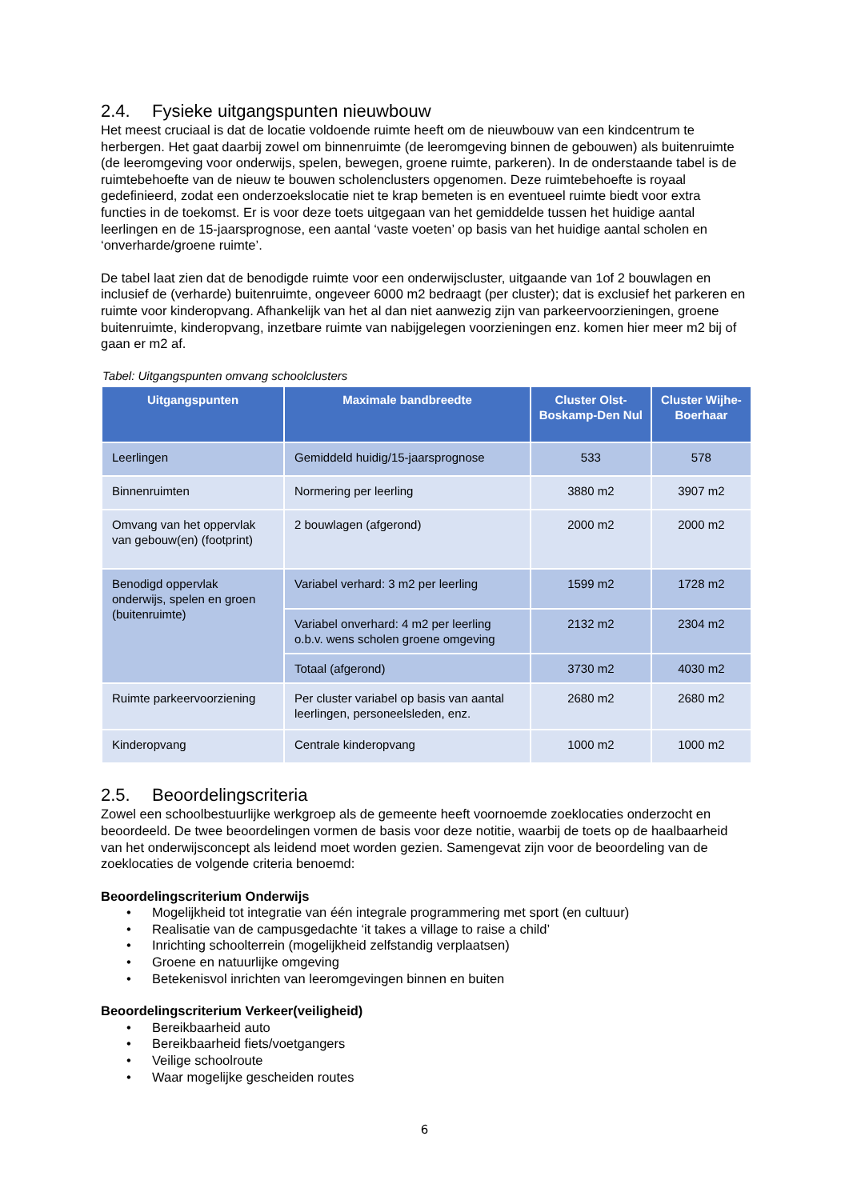2.4. Fysieke uitgangspunten nieuwbouw
Het meest cruciaal is dat de locatie voldoende ruimte heeft om de nieuwbouw van een kindcentrum te herbergen. Het gaat daarbij zowel om binnenruimte (de leeromgeving binnen de gebouwen) als buitenruimte (de leeromgeving voor onderwijs, spelen, bewegen, groene ruimte, parkeren). In de onderstaande tabel is de ruimtebehoefte van de nieuw te bouwen scholenclusters opgenomen. Deze ruimtebehoefte is royaal gedefinieerd, zodat een onderzoekslocatie niet te krap bemeten is en eventueel ruimte biedt voor extra functies in de toekomst. Er is voor deze toets uitgegaan van het gemiddelde tussen het huidige aantal leerlingen en de 15-jaarsprognose, een aantal ‘vaste voeten’ op basis van het huidige aantal scholen en ‘onverharde/groene ruimte’.
De tabel laat zien dat de benodigde ruimte voor een onderwijscluster, uitgaande van 1of 2 bouwlagen en inclusief de (verharde) buitenruimte, ongeveer 6000 m2 bedraagt (per cluster); dat is exclusief het parkeren en ruimte voor kinderopvang. Afhankelijk van het al dan niet aanwezig zijn van parkeervoorzieningen, groene buitenruimte, kinderopvang, inzetbare ruimte van nabijgelegen voorzieningen enz. komen hier meer m2 bij of gaan er m2 af.
Tabel: Uitgangspunten omvang schoolclusters
| Uitgangspunten | Maximale bandbreedte | Cluster Olst-Boskamp-Den Nul | Cluster Wijhe-Boerhaar |
| --- | --- | --- | --- |
| Leerlingen | Gemiddeld huidig/15-jaarsprognose | 533 | 578 |
| Binnenruimten | Normering per leerling | 3880 m2 | 3907 m2 |
| Omvang van het oppervlak van gebouw(en) (footprint) | 2 bouwlagen (afgerond) | 2000 m2 | 2000 m2 |
| Benodigd oppervlak onderwijs, spelen en groen (buitenruimte) | Variabel verhard: 3 m2 per leerling | 1599 m2 | 1728 m2 |
| | Variabel onverhard: 4 m2 per leerling o.b.v. wens scholen groene omgeving | 2132 m2 | 2304 m2 |
| | Totaal (afgerond) | 3730 m2 | 4030 m2 |
| Ruimte parkeervoorziening | Per cluster variabel op basis van aantal leerlingen, personeelsleden, enz. | 2680 m2 | 2680 m2 |
| Kinderopvang | Centrale kinderopvang | 1000 m2 | 1000 m2 |
2.5. Beoordelingscriteria
Zowel een schoolbestuurlijke werkgroep als de gemeente heeft voornoemde zoeklocaties onderzocht en beoordeeld. De twee beoordelingen vormen de basis voor deze notitie, waarbij de toets op de haalbaarheid van het onderwijsconcept als leidend moet worden gezien. Samengevat zijn voor de beoordeling van de zoeklocaties de volgende criteria benoemd:
Beoordelingscriterium Onderwijs
• Mogelijkheid tot integratie van één integrale programmering met sport (en cultuur)
• Realisatie van de campusgedachte ‘it takes a village to raise a child’
• Inrichting schoolterrein (mogelijkheid zelfstandig verplaatsen)
• Groene en natuurlijke omgeving
• Betekenisvol inrichten van leeromgevingen binnen en buiten
Beoordelingscriterium Verkeer(veiligheid)
• Bereikbaarheid auto
• Bereikbaarheid fiets/voetgangers
• Veilige schoolroute
• Waar mogelijke gescheiden routes
6